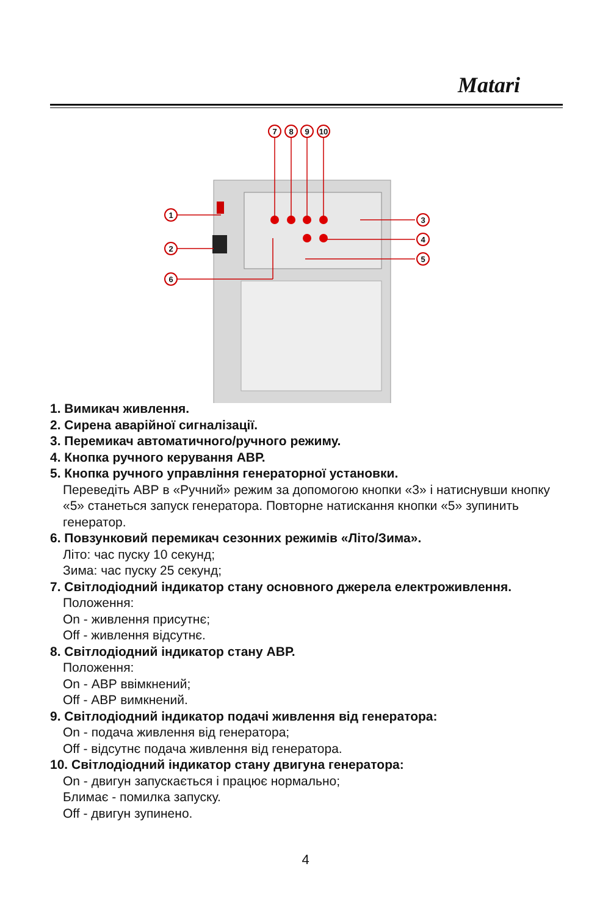Matari
7
8
9
10
1
2
6
3
4
5
1. Вимикач живлення.
2. Сирена аварійної сигналізації.
3. Перемикач автоматичного/ручного режиму.
4. Кнопка ручного керування АВР.
5. Кнопка ручного управління генераторної установки.
Переведіть АВР в «Ручний» режим за допомогою кнопки «3» і натиснувши кнопку «5» станеться запуск генератора. Повторне натискання кнопки «5» зупинить генератор.
6. Повзунковий перемикач сезонних режимів «Літо/Зима».
Літо: час пуску 10 секунд;
Зима: час пуску 25 секунд;
7. Світлодіодний індикатор стану основного джерела електроживлення.
Положення:
On - живлення присутнє;
Off - живлення відсутнє.
8. Світлодіодний індикатор стану АВР.
Положення:
On - АВР ввімкнений;
Off - АВР вимкнений.
9. Світлодіодний індикатор подачі живлення від генератора:
On - подача живлення від генератора;
Off - відсутнє подача живлення від генератора.
10. Світлодіодний індикатор стану двигуна генератора:
On - двигун запускається і працює нормально;
Блимає - помилка запуску.
Off - двигун зупинено.
4